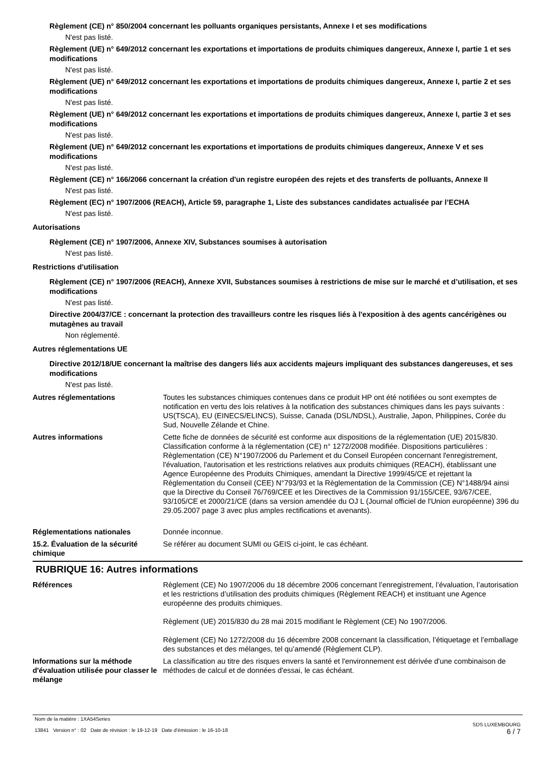Règlement (CE) n° 850/2004 concernant les polluants organiques persistants, Annexe I et ses modifications
N'est pas listé.
Règlement (UE) n° 649/2012 concernant les exportations et importations de produits chimiques dangereux, Annexe I, partie 1 et ses modifications
N'est pas listé.
Règlement (UE) n° 649/2012 concernant les exportations et importations de produits chimiques dangereux, Annexe I, partie 2 et ses modifications
N'est pas listé.
Règlement (UE) n° 649/2012 concernant les exportations et importations de produits chimiques dangereux, Annexe I, partie 3 et ses modifications
N'est pas listé.
Règlement (UE) n° 649/2012 concernant les exportations et importations de produits chimiques dangereux, Annexe V et ses modifications
N'est pas listé.
Règlement (CE) n° 166/2066 concernant la création d'un registre européen des rejets et des transferts de polluants, Annexe II
N'est pas listé.
Règlement (EC) n° 1907/2006 (REACH), Article 59, paragraphe 1, Liste des substances candidates actualisée par l’ECHA
N'est pas listé.
Autorisations
Règlement (CE) n° 1907/2006, Annexe XIV, Substances soumises à autorisation
N'est pas listé.
Restrictions d'utilisation
Règlement (CE) n° 1907/2006 (REACH), Annexe XVII, Substances soumises à restrictions de mise sur le marché et d’utilisation, et ses modifications
N'est pas listé.
Directive 2004/37/CE : concernant la protection des travailleurs contre les risques liés à l'exposition à des agents cancérigènes ou mutagènes au travail
Non réglementé.
Autres réglementations UE
Directive 2012/18/UE concernant la maîtrise des dangers liés aux accidents majeurs impliquant des substances dangereuses, et ses modifications
N'est pas listé.
Autres réglementations Toutes les substances chimiques contenues dans ce produit HP ont été notifiées ou sont exemptes de notification en vertu des lois relatives à la notification des substances chimiques dans les pays suivants : US(TSCA), EU (EINECS/ELINCS), Suisse, Canada (DSL/NDSL), Australie, Japon, Philippines, Corée du Sud, Nouvelle Zélande et Chine.
Autres informations Cette fiche de données de sécurité est conforme aux dispositions de la réglementation (UE) 2015/830. Classification conforme à la réglementation (CE) n° 1272/2008 modifiée. Dispositions particulières : Règlementation (CE) N°1907/2006 du Parlement et du Conseil Européen concernant l'enregistrement, l'évaluation, l'autorisation et les restrictions relatives aux produits chimiques (REACH), établissant une Agence Européenne des Produits Chimiques, amendant la Directive 1999/45/CE et rejettant la Règlementation du Conseil (CEE) N°793/93 et la Règlementation de la Commission (CE) N°1488/94 ainsi que la Directive du Conseil 76/769/CEE et les Directives de la Commission 91/155/CEE, 93/67/CEE, 93/105/CE et 2000/21/CE (dans sa version amendée du OJ L (Journal officiel de l'Union européenne) 396 du 29.05.2007 page 3 avec plus amples rectifications et avenants).
Réglementations nationales Donnée inconnue.
15.2. Évaluation de la sécurité chimique
Se référer au document SUMI ou GEIS ci-joint, le cas échéant.
RUBRIQUE 16: Autres informations
Références Règlement (CE) No 1907/2006 du 18 décembre 2006 concernant l’enregistrement, l’évaluation, l’autorisation et les restrictions d’utilisation des produits chimiques (Règlement REACH) et instituant une Agence européenne des produits chimiques.
Règlement (UE) 2015/830 du 28 mai 2015 modifiant le Règlement (CE) No 1907/2006.
Règlement (CE) No 1272/2008 du 16 décembre 2008 concernant la classification, l’étiquetage et l’emballage des substances et des mélanges, tel qu’amendé (Règlement CLP).
Informations sur la méthode d'évaluation utilisée pour classer le mélange
La classification au titre des risques envers la santé et l'environnement est dérivée d'une combinaison de méthodes de calcul et de données d'essai, le cas échéant.
Nom de la matière : 1XA54Series
13841 Version n° : 02 Date de révision : le 19-12-19 Date d’émission : le 16-10-18
SDS LUXEMBOURG
6 / 7